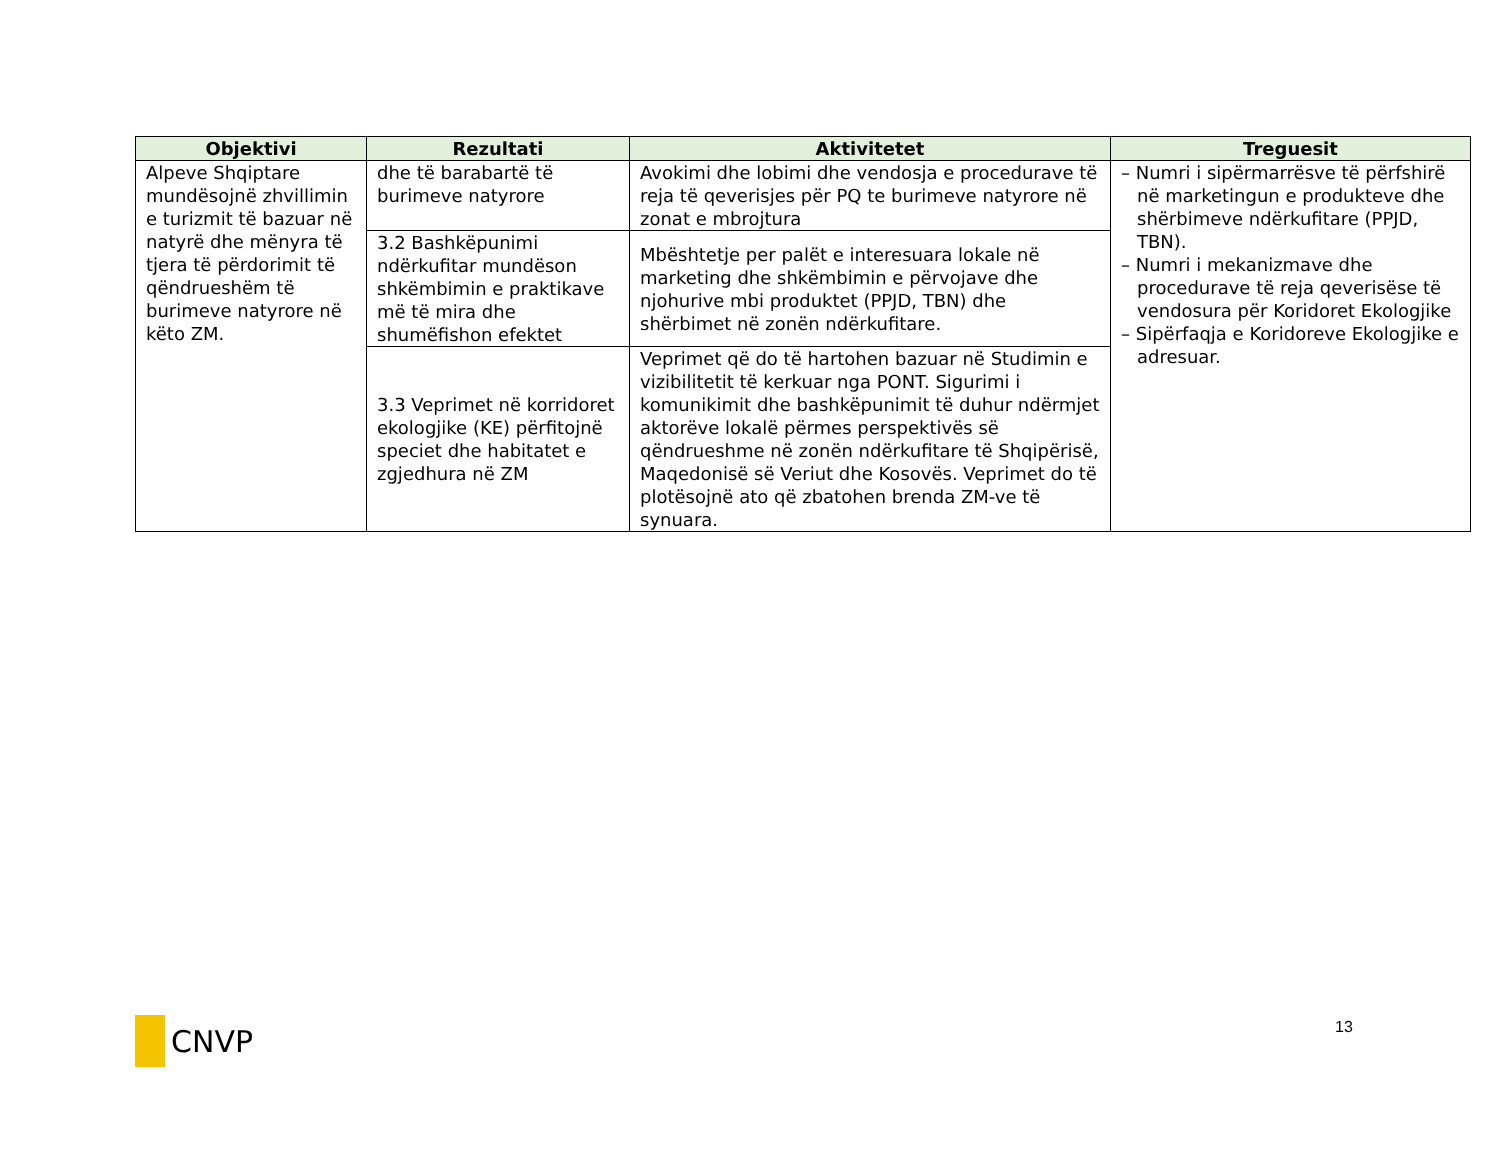| Objektivi | Rezultati | Aktivitetet | Treguesit |
| --- | --- | --- | --- |
| Alpeve Shqiptare mundësojnë zhvillimin e turizmit të bazuar në natyrë dhe mënyra të tjera të përdorimit të qëndrueshëm të burimeve natyrore në këto ZM. | dhe të barabartë të burimeve natyrore | Avokimi dhe lobimi dhe vendosja e procedurave të reja të qeverisjes për PQ te burimeve natyrore në zonat e mbrojtura | – Numri i sipërmarrësve të përfshirë në marketingun e produkteve dhe shërbimeve ndërkufitare (PPJD, TBN). – Numri i mekanizmave dhe procedurave të reja qeverisëse të vendosura për Koridoret Ekologjike – Sipërfaqja e Koridoreve Ekologjike e adresuar. |
| | 3.2 Bashkëpunimi ndërkufitar mundëson shkëmbimin e praktikave më të mira dhe shumëfishon efektet | Mbështetje per palët e interesuara lokale në marketing dhe shkëmbimin e përvojave dhe njohurive mbi produktet (PPJD, TBN) dhe shërbimet në zonën ndërkufitare. | |
| | 3.3 Veprimet në korridoret ekologjike (KE) përfitojnë speciet dhe habitatet e zgjedhura në ZM | Veprimet që do të hartohen bazuar në Studimin e vizibilitetit të kerkuar nga PONT. Sigurimi i komunikimit dhe bashkëpunimit të duhur ndërmjet aktorëve lokalë përmes perspektivës së qëndrueshme në zonën ndërkufitare të Shqipërisë, Maqedonisë së Veriut dhe Kosovës. Veprimet do të plotësojnë ato që zbatohen brenda ZM-ve të synuara. | |
CNVP 13